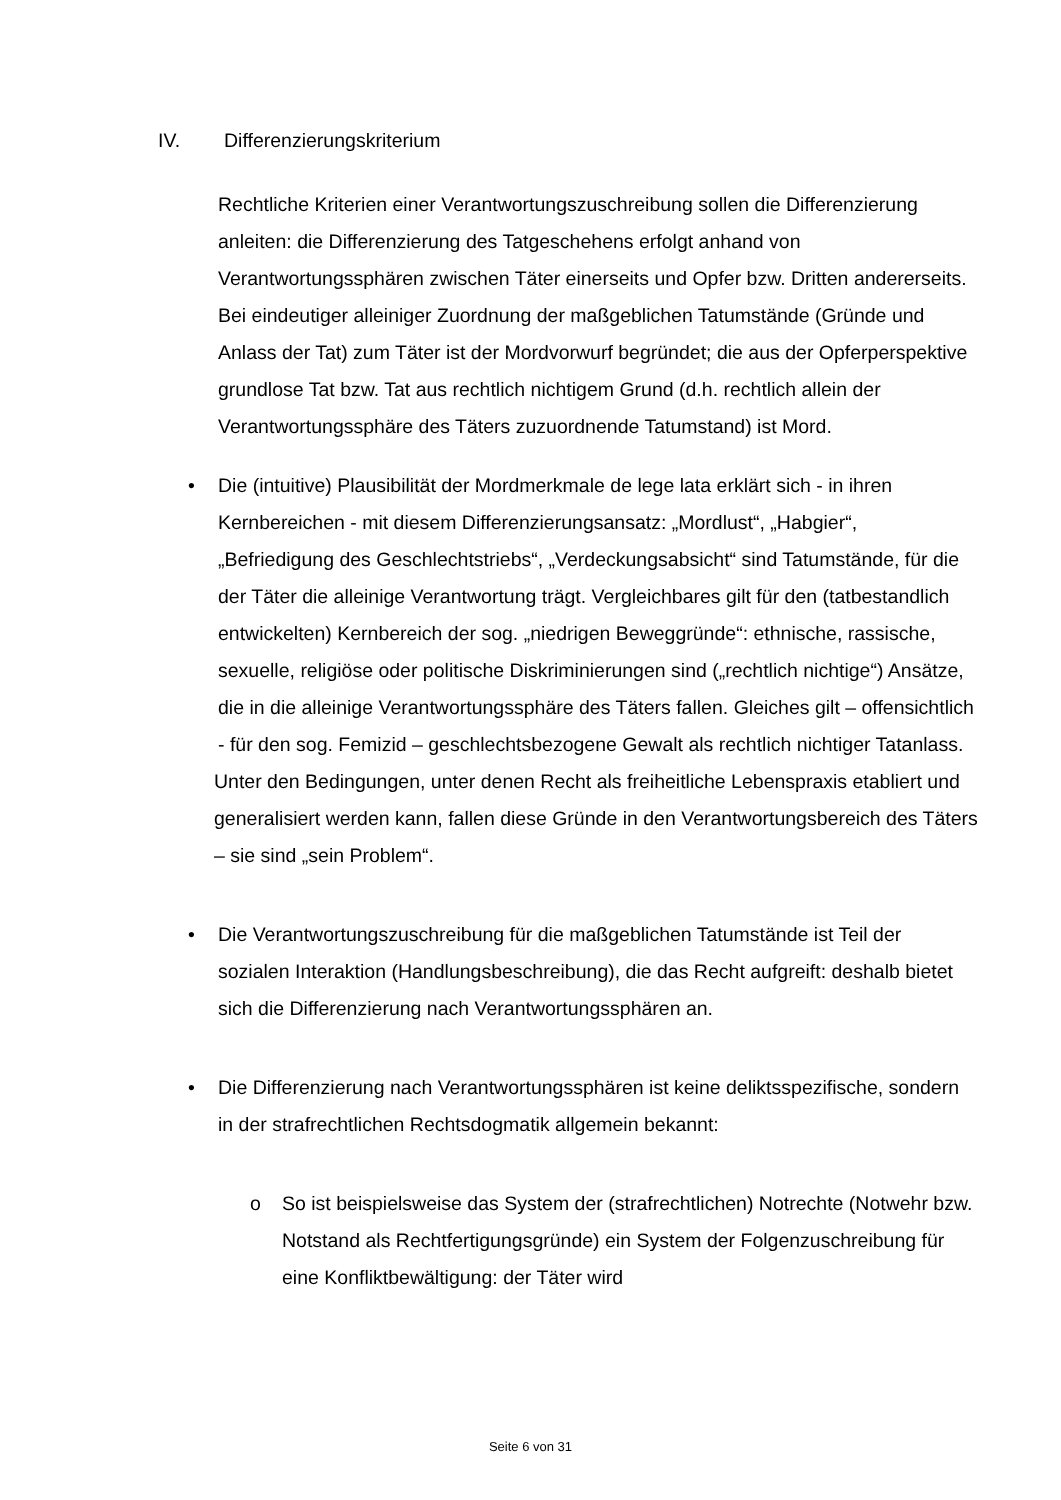IV. Differenzierungskriterium
Rechtliche Kriterien einer Verantwortungszuschreibung sollen die Differenzierung anleiten: die Differenzierung des Tatgeschehens erfolgt anhand von Verantwortungssphären zwischen Täter einerseits und Opfer bzw. Dritten andererseits. Bei eindeutiger alleiniger Zuordnung der maßgeblichen Tatumstände (Gründe und Anlass der Tat) zum Täter ist der Mordvorwurf begründet; die aus der Opferperspektive grundlose Tat bzw. Tat aus rechtlich nichtigem Grund (d.h. rechtlich allein der Verantwortungssphäre des Täters zuzuordnende Tatumstand) ist Mord.
• Die (intuitive) Plausibilität der Mordmerkmale de lege lata erklärt sich - in ihren Kernbereichen - mit diesem Differenzierungsansatz: „Mordlust“, „Habgier“, „Befriedigung des Geschlechtstriebs“, „Verdeckungsabsicht“ sind Tatumstände, für die der Täter die alleinige Verantwortung trägt. Vergleichbares gilt für den (tatbestandlich entwickelten) Kernbereich der sog. „niedrigen Beweggründe“: ethnische, rassische, sexuelle, religiöse oder politische Diskriminierungen sind („rechtlich nichtige“) Ansätze, die in die alleinige Verantwortungssphäre des Täters fallen. Gleiches gilt – offensichtlich - für den sog. Femizid – geschlechtsbezogene Gewalt als rechtlich nichtiger Tatanlass.
Unter den Bedingungen, unter denen Recht als freiheitliche Lebenspraxis etabliert und generalisiert werden kann, fallen diese Gründe in den Verantwortungsbereich des Täters – sie sind „sein Problem“.
• Die Verantwortungszuschreibung für die maßgeblichen Tatumstände ist Teil der sozialen Interaktion (Handlungsbeschreibung), die das Recht aufgreift: deshalb bietet sich die Differenzierung nach Verantwortungssphären an.
• Die Differenzierung nach Verantwortungssphären ist keine deliktsspezifische, sondern in der strafrechtlichen Rechtsdogmatik allgemein bekannt:
o So ist beispielsweise das System der (strafrechtlichen) Notrechte (Notwehr bzw. Notstand als Rechtfertigungsgründe) ein System der Folgenzuschreibung für eine Konfliktbewältigung: der Täter wird
Seite 6 von 31